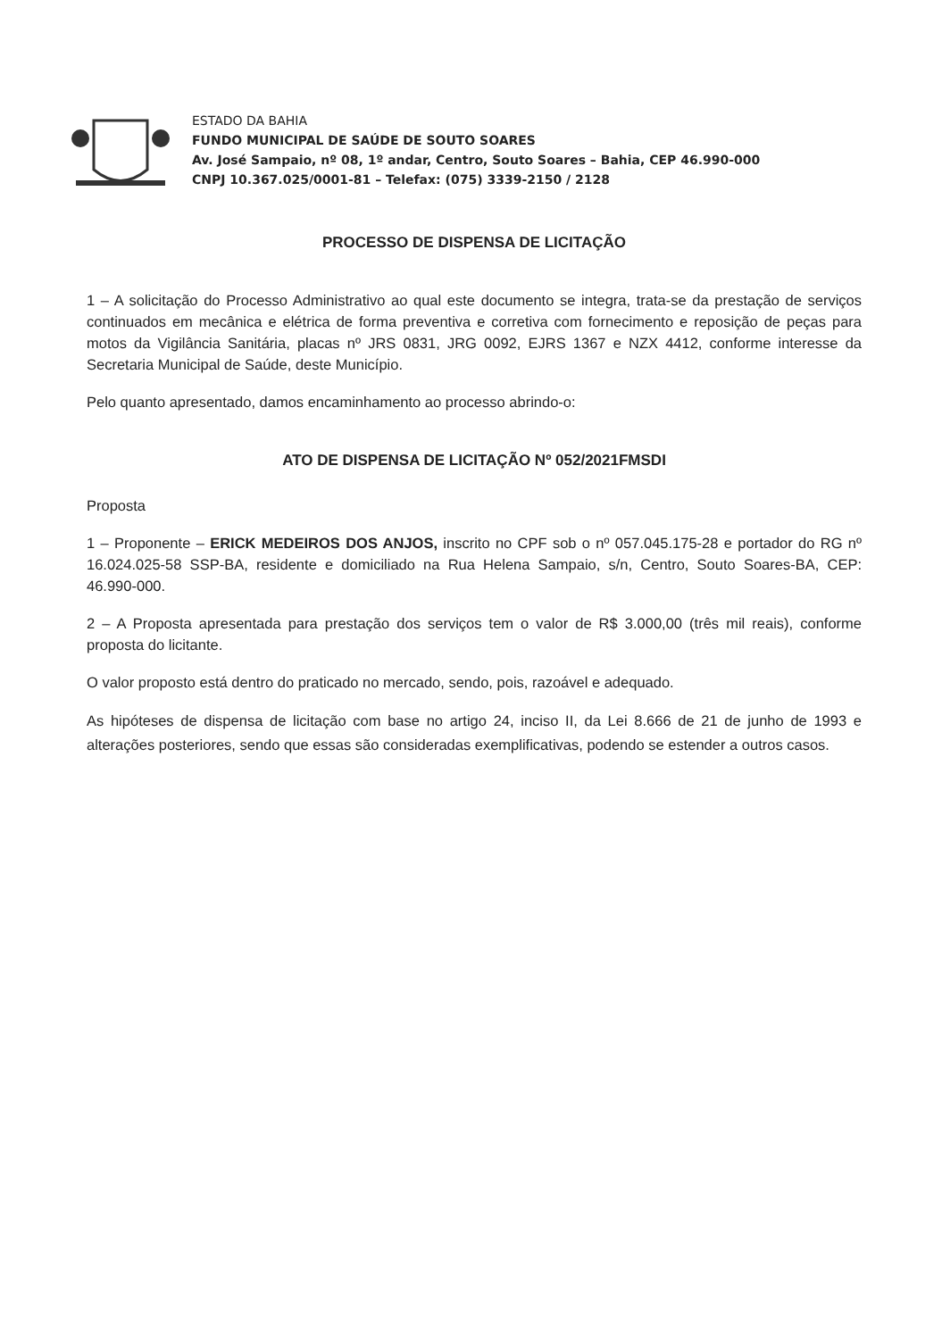ESTADO DA BAHIA
FUNDO MUNICIPAL DE SAÚDE DE SOUTO SOARES
Av. José Sampaio, nº 08, 1º andar, Centro, Souto Soares – Bahia, CEP 46.990-000
CNPJ 10.367.025/0001-81 – Telefax: (075) 3339-2150 / 2128
PROCESSO DE DISPENSA DE LICITAÇÃO
1 – A solicitação do Processo Administrativo ao qual este documento se integra, trata-se da prestação de serviços continuados em mecânica e elétrica de forma preventiva e corretiva com fornecimento e reposição de peças para motos da Vigilância Sanitária, placas nº JRS 0831, JRG 0092, EJRS 1367 e NZX 4412, conforme interesse da Secretaria Municipal de Saúde, deste Município.
Pelo quanto apresentado, damos encaminhamento ao processo abrindo-o:
ATO DE DISPENSA DE LICITAÇÃO Nº 052/2021FMSDI
Proposta
1 – Proponente – ERICK MEDEIROS DOS ANJOS, inscrito no CPF sob o nº 057.045.175-28 e portador do RG nº 16.024.025-58 SSP-BA, residente e domiciliado na Rua Helena Sampaio, s/n, Centro, Souto Soares-BA, CEP: 46.990-000.
2 – A Proposta apresentada para prestação dos serviços tem o valor de R$ 3.000,00 (três mil reais), conforme proposta do licitante.
O valor proposto está dentro do praticado no mercado, sendo, pois, razoável e adequado.
As hipóteses de dispensa de licitação com base no artigo 24, inciso II, da Lei 8.666 de 21 de junho de 1993 e alterações posteriores, sendo que essas são consideradas exemplificativas, podendo se estender a outros casos.